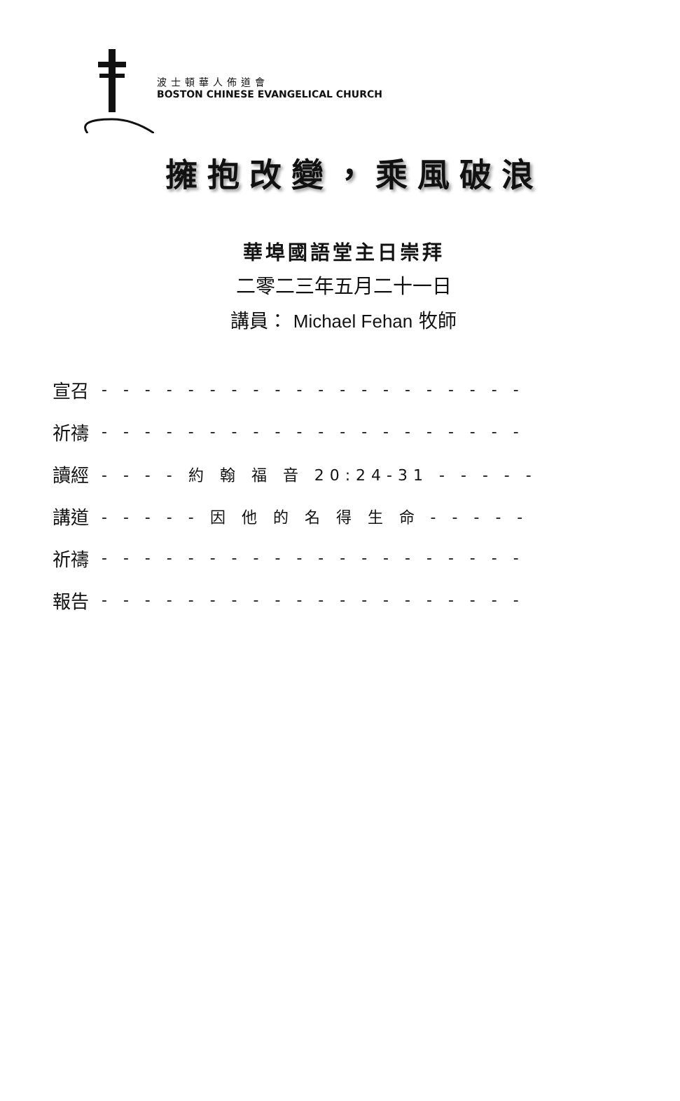波士頓華人佈道會
BOSTON CHINESE EVANGELICAL CHURCH
擁抱改變，乘風破浪
華埠國語堂主日崇拜
二零二三年五月二十一日
講員： Michael Fehan 牧師
宣召 - - - - - - - - - - - - - - - - - - - -
祈禱 - - - - - - - - - - - - - - - - - - - -
讀經 - - - - 約 翰 福 音 20:24-31 - - - - -
講道 - - - - - 因 他 的 名 得 生 命 - - - - -
祈禱 - - - - - - - - - - - - - - - - - - - -
報告 - - - - - - - - - - - - - - - - - - - -